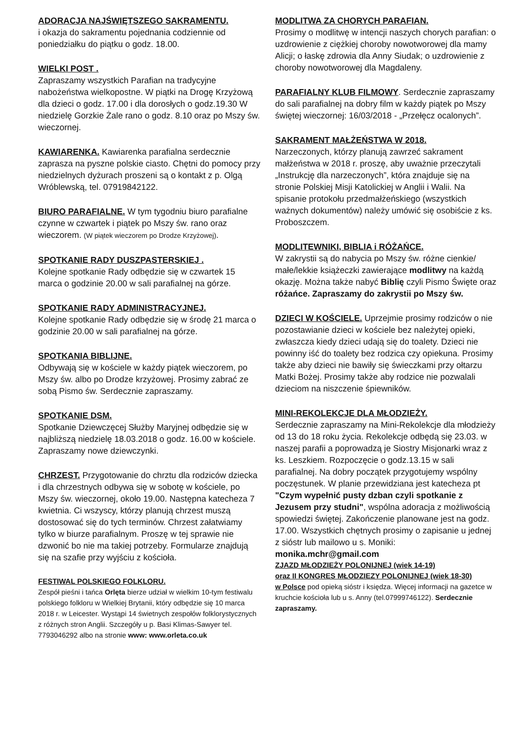ADORACJA NAJŚWIĘTSZEGO SAKRAMENTU.
i okazja do sakramentu pojednania codziennie od poniedziałku do piątku o godz. 18.00.
WIELKI POST .
Zapraszamy wszystkich Parafian na tradycyjne nabożeństwa wielkopostne. W piątki na Drogę Krzyżową dla dzieci o godz. 17.00 i dla dorosłych o godz.19.30 W niedzielę Gorzkie Żale rano o godz. 8.10 oraz po Mszy św. wieczornej.
KAWIARENKA. Kawiarenka parafialna serdecznie zaprasza na pyszne polskie ciasto. Chętni do pomocy przy niedzielnych dyżurach proszeni są o kontakt z p. Olgą Wróblewską, tel. 07919842122.
BIURO PARAFIALNE. W tym tygodniu biuro parafialne czynne w czwartek i piątek po Mszy św. rano oraz wieczorem. (W piątek wieczorem po Drodze Krzyżowej).
SPOTKANIE RADY DUSZPASTERSKIEJ .
Kolejne spotkanie Rady odbędzie się w czwartek 15 marca o godzinie 20.00 w sali parafialnej na górze.
SPOTKANIE RADY ADMINISTRACYJNEJ.
Kolejne spotkanie Rady odbędzie się w środę 21 marca o godzinie 20.00 w sali parafialnej na górze.
SPOTKANIA BIBLIJNE.
Odbywają się w kościele w każdy piątek wieczorem, po Mszy św. albo po Drodze krzyżowej. Prosimy zabrać ze sobą Pismo św. Serdecznie zapraszamy.
SPOTKANIE DSM.
Spotkanie Dziewczęcej Służby Maryjnej odbędzie się w najbliższą niedzielę 18.03.2018 o godz. 16.00 w kościele. Zapraszamy nowe dziewczynki.
CHRZEST. Przygotowanie do chrztu dla rodziców dziecka i dla chrzestnych odbywa się w sobotę w kościele, po Mszy św. wieczornej, około 19.00. Następna katecheza 7 kwietnia. Ci wszyscy, którzy planują chrzest muszą dostosować się do tych terminów. Chrzest załatwiamy tylko w biurze parafialnym. Proszę w tej sprawie nie dzwonić bo nie ma takiej potrzeby. Formularze znajdują się na szafie przy wyjściu z kościoła.
FESTIWAL POLSKIEGO FOLKLORU.
Zespół pieśni i tańca Orlęta bierze udział w wielkim 10-tym festiwalu polskiego folkloru w Wielkiej Brytanii, który odbędzie się 10 marca 2018 r. w Leicester. Wystąpi 14 świetnych zespołów folklorystycznych z różnych stron Anglii. Szczegóły u p. Basi Klimas-Sawyer tel. 7793046292 albo na stronie www: www.orleta.co.uk
MODLITWA ZA CHORYCH PARAFIAN.
Prosimy o modlitwę w intencji naszych chorych parafian: o uzdrowienie z ciężkiej choroby nowotworowej dla mamy Alicji; o łaskę zdrowia dla Anny Siudak; o uzdrowienie z choroby nowotworowej dla Magdaleny.
PARAFIALNY KLUB FILMOWY. Serdecznie zapraszamy do sali parafialnej na dobry film w każdy piątek po Mszy świętej wieczornej: 16/03/2018 - „Przełęcz ocalonych”.
SAKRAMENT MAŁŻEŃSTWA W 2018.
Narzeczonych, którzy planują zawrzeć sakrament małżeństwa w 2018 r. proszę, aby uważnie przeczytali „Instrukcję dla narzeczonych”, która znajduje się na stronie Polskiej Misji Katolickiej w Anglii i Walii. Na spisanie protokołu przedmałżeńskiego (wszystkich ważnych dokumentów) należy umówić się osobiście z ks. Proboszczem.
MODLITEWNIKI, BIBLIA i RÓŻAŃCE.
W zakrystii są do nabycia po Mszy św. różne cienkie/ małe/lekkie książeczki zawierające modlitwy na każdą okazję. Można także nabyć Biblię czyli Pismo Święte oraz różańce. Zapraszamy do zakrystii po Mszy św.
DZIECI W KOŚCIELE. Uprzejmie prosimy rodziców o nie pozostawianie dzieci w kościele bez należytej opieki, zwłaszcza kiedy dzieci udają się do toalety. Dzieci nie powinny iść do toalety bez rodzica czy opiekuna. Prosimy także aby dzieci nie bawiły się świeczkami przy ołtarzu Matki Bożej. Prosimy także aby rodzice nie pozwalali dzieciom na niszczenie śpiewników.
MINI-REKOLEKCJE DLA MŁODZIEŻY.
Serdecznie zapraszamy na Mini-Rekolekcje dla młodzieży od 13 do 18 roku życia. Rekolekcje odbędą się 23.03. w naszej parafii a poprowadzą je Siostry Misjonarki wraz z ks. Leszkiem. Rozpoczęcie o godz.13.15 w sali parafialnej. Na dobry początek przygotujemy wspólny poczęstunek. W planie przewidziana jest katecheza pt "Czym wypełnić pusty dzban czyli spotkanie z Jezusem przy studni", wspólna adoracja z możliwością spowiedzi świętej. Zakończenie planowane jest na godz. 17.00. Wszystkich chętnych prosimy o zapisanie u jednej z sióstr lub mailowo u s. Moniki: monika.mchr@gmail.com
ZJAZD MŁODZIEŻY POLONIJNEJ (wiek 14-19)
oraz II KONGRES MŁODZIEZY POLONIJNEJ (wiek 18-30)
w Polsce pod opieką sióstr i księdza. Więcej informacji na gazetce w kruchcie kościoła lub u s. Anny (tel.07999746122). Serdecznie zapraszamy.